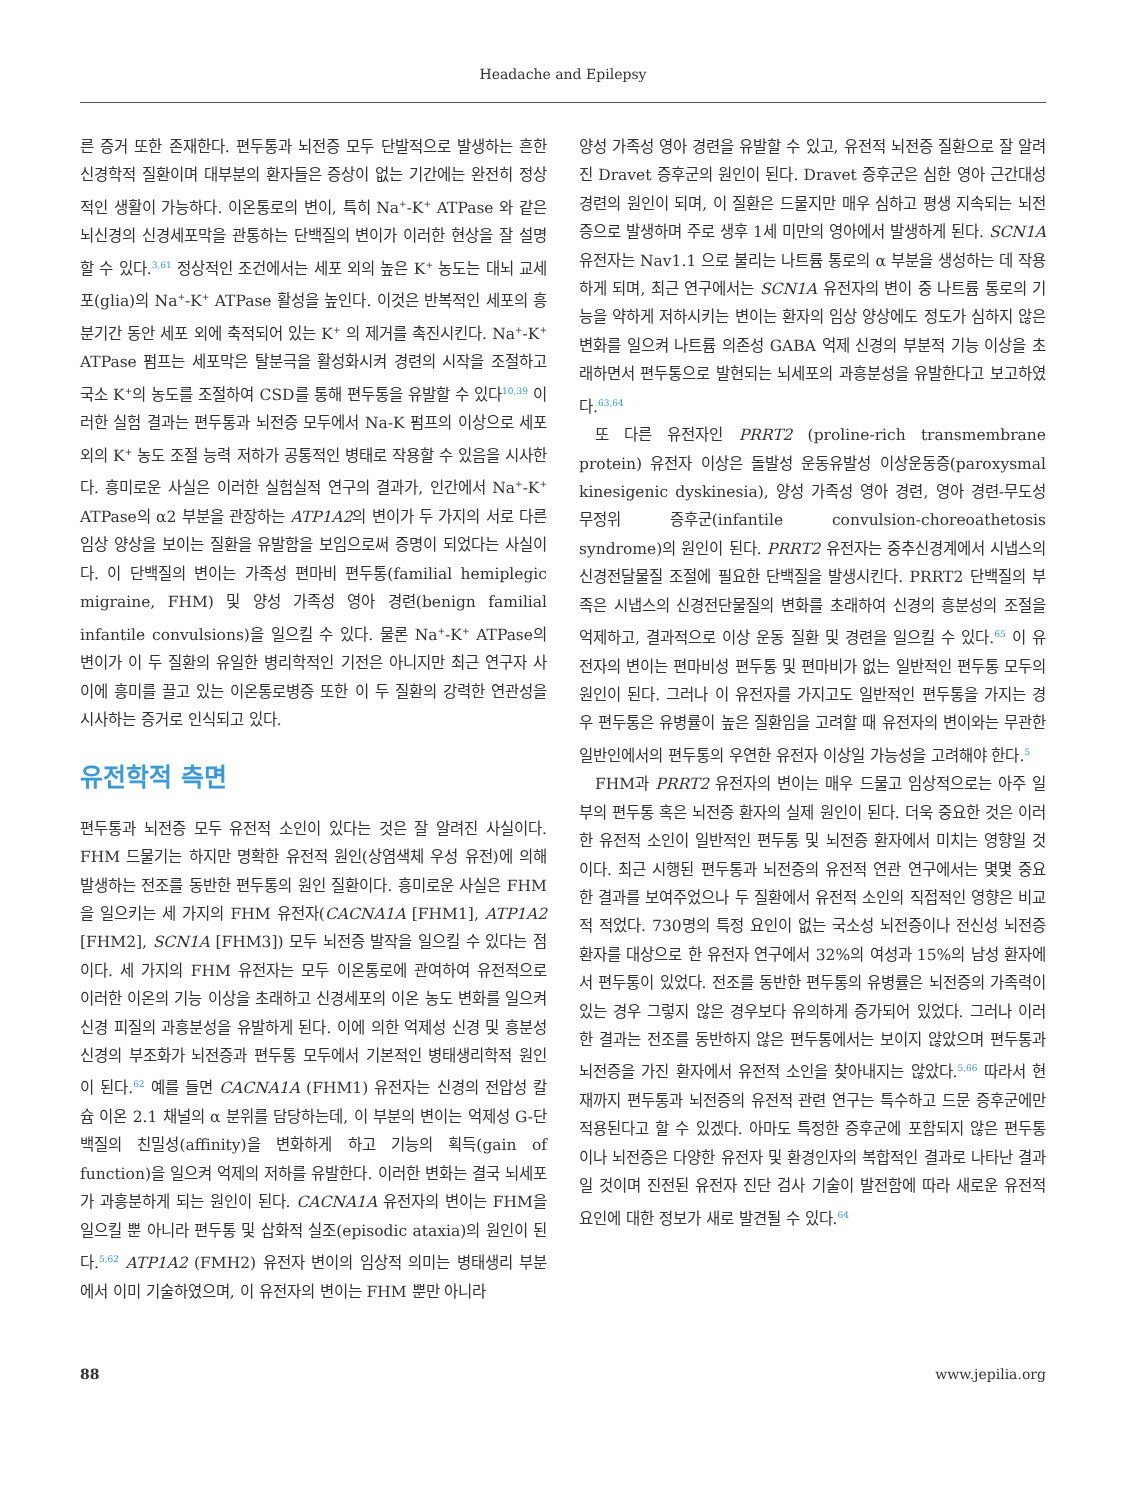Headache and Epilepsy
른 증거 또한 존재한다. 편두통과 뇌전증 모두 단발적으로 발생하는 흔한 신경학적 질환이며 대부분의 환자들은 증상이 없는 기간에는 완전히 정상적인 생활이 가능하다. 이온통로의 변이, 특히 Na<sup>+</sup>-K<sup>+</sup> ATPase 와 같은 뇌신경의 신경세포막을 관통하는 단백질의 변이가 이러한 현상을 잘 설명할 수 있다.<sup>3,61</sup> 정상적인 조건에서는 세포 외의 높은 K<sup>+</sup> 농도는 대뇌 교세포(glia)의 Na<sup>+</sup>-K<sup>+</sup> ATPase 활성을 높인다. 이것은 반복적인 세포의 흥분기간 동안 세포 외에 축적되어 있는 K<sup>+</sup> 의 제거를 촉진시킨다. Na<sup>+</sup>-K<sup>+</sup> ATPase 펌프는 세포막은 탈분극을 활성화시켜 경련의 시작을 조절하고 국소 K<sup>+</sup>의 농도를 조절하여 CSD를 통해 편두통을 유발할 수 있다<sup>10,39</sup> 이러한 실험 결과는 편두통과 뇌전증 모두에서 Na-K 펌프의 이상으로 세포외의 K<sup>+</sup> 농도 조절 능력 저하가 공통적인 병태로 작용할 수 있음을 시사한다. 흥미로운 사실은 이러한 실험실적 연구의 결과가, 인간에서 Na<sup>+</sup>-K<sup>+</sup> ATPase의 α2 부분을 관장하는 ATP1A2의 변이가 두 가지의 서로 다른 임상 양상을 보이는 질환을 유발함을 보임으로써 증명이 되었다는 사실이다. 이 단백질의 변이는 가족성 편마비 편두통(familial hemiplegic migraine, FHM) 및 양성 가족성 영아 경련(benign familial infantile convulsions)을 일으킬 수 있다. 물론 Na<sup>+</sup>-K<sup>+</sup> ATPase의 변이가 이 두 질환의 유일한 병리학적인 기전은 아니지만 최근 연구자 사이에 흥미를 끌고 있는 이온통로병증 또한 이 두 질환의 강력한 연관성을 시사하는 증거로 인식되고 있다.
유전학적 측면
편두통과 뇌전증 모두 유전적 소인이 있다는 것은 잘 알려진 사실이다. FHM 드물기는 하지만 명확한 유전적 원인(상염색체 우성 유전)에 의해 발생하는 전조를 동반한 편두통의 원인 질환이다. 흥미로운 사실은 FHM을 일으키는 세 가지의 FHM 유전자(CACNA1A [FHM1], ATP1A2 [FHM2], SCN1A [FHM3]) 모두 뇌전증 발작을 일으킬 수 있다는 점이다. 세 가지의 FHM 유전자는 모두 이온통로에 관여하여 유전적으로 이러한 이온의 기능 이상을 초래하고 신경세포의 이온 농도 변화를 일으켜 신경 피질의 과흥분성을 유발하게 된다. 이에 의한 억제성 신경 및 흥분성 신경의 부조화가 뇌전증과 편두통 모두에서 기본적인 병태생리학적 원인이 된다.<sup>62</sup> 예를 들면 CACNA1A (FHM1) 유전자는 신경의 전압성 칼슘 이온 2.1 채널의 α 분위를 담당하는데, 이 부분의 변이는 억제성 G-단백질의 친밀성(affinity)을 변화하게 하고 기능의 획득(gain of function)을 일으켜 억제의 저하를 유발한다. 이러한 변화는 결국 뇌세포가 과흥분하게 되는 원인이 된다. CACNA1A 유전자의 변이는 FHM을 일으킬 뿐 아니라 편두통 및 삽화적 실조(episodic ataxia)의 원인이 된다.<sup>5,62</sup> ATP1A2 (FMH2) 유전자 변이의 임상적 의미는 병태생리 부분에서 이미 기술하였으며, 이 유전자의 변이는 FHM 뿐만 아니라
양성 가족성 영아 경련을 유발할 수 있고, 유전적 뇌전증 질환으로 잘 알려진 Dravet 증후군의 원인이 된다. Dravet 증후군은 심한 영아 근간대성 경련의 원인이 되며, 이 질환은 드물지만 매우 심하고 평생 지속되는 뇌전증으로 발생하며 주로 생후 1세 미만의 영아에서 발생하게 된다. SCN1A 유전자는 Nav1.1 으로 불리는 나트륨 통로의 α 부분을 생성하는 데 작용하게 되며, 최근 연구에서는 SCN1A 유전자의 변이 중 나트륨 통로의 기능을 약하게 저하시키는 변이는 환자의 임상 양상에도 정도가 심하지 않은 변화를 일으켜 나트륨 의존성 GABA 억제 신경의 부분적 기능 이상을 초래하면서 편두통으로 발현되는 뇌세포의 과흥분성을 유발한다고 보고하였다.<sup>63,64</sup>
또 다른 유전자인 PRRT2 (proline-rich transmembrane protein) 유전자 이상은 돌발성 운동유발성 이상운동증(paroxysmal kinesigenic dyskinesia), 양성 가족성 영아 경련, 영아 경련-무도성 무정위 증후군(infantile convulsion-choreoathetosis syndrome)의 원인이 된다. PRRT2 유전자는 중추신경계에서 시냅스의 신경전달물질 조절에 필요한 단백질을 발생시킨다. PRRT2 단백질의 부족은 시냅스의 신경전단물질의 변화를 초래하여 신경의 흥분성의 조절을 억제하고, 결과적으로 이상 운동 질환 및 경련을 일으킬 수 있다.<sup>65</sup> 이 유전자의 변이는 편마비성 편두통 및 편마비가 없는 일반적인 편두통 모두의 원인이 된다. 그러나 이 유전자를 가지고도 일반적인 편두통을 가지는 경우 편두통은 유병률이 높은 질환임을 고려할 때 유전자의 변이와는 무관한 일반인에서의 편두통의 우연한 유전자 이상일 가능성을 고려해야 한다.<sup>5</sup>
FHM과 PRRT2 유전자의 변이는 매우 드물고 임상적으로는 아주 일부의 편두통 혹은 뇌전증 환자의 실제 원인이 된다. 더욱 중요한 것은 이러한 유전적 소인이 일반적인 편두통 및 뇌전증 환자에서 미치는 영향일 것이다. 최근 시행된 편두통과 뇌전증의 유전적 연관 연구에서는 몇몇 중요한 결과를 보여주었으나 두 질환에서 유전적 소인의 직접적인 영향은 비교적 적었다. 730명의 특정 요인이 없는 국소성 뇌전증이나 전신성 뇌전증 환자를 대상으로 한 유전자 연구에서 32%의 여성과 15%의 남성 환자에서 편두통이 있었다. 전조를 동반한 편두통의 유병률은 뇌전증의 가족력이 있는 경우 그렇지 않은 경우보다 유의하게 증가되어 있었다. 그러나 이러한 결과는 전조를 동반하지 않은 편두통에서는 보이지 않았으며 편두통과 뇌전증을 가진 환자에서 유전적 소인을 찾아내지는 않았다.<sup>5,66</sup> 따라서 현재까지 편두통과 뇌전증의 유전적 관련 연구는 특수하고 드문 증후군에만 적용된다고 할 수 있겠다. 아마도 특정한 증후군에 포함되지 않은 편두통이나 뇌전증은 다양한 유전자 및 환경인자의 복합적인 결과로 나타난 결과일 것이며 진전된 유전자 진단 검사 기술이 발전함에 따라 새로운 유전적 요인에 대한 정보가 새로 발견될 수 있다.<sup>64</sup>
88 www.jepilia.org